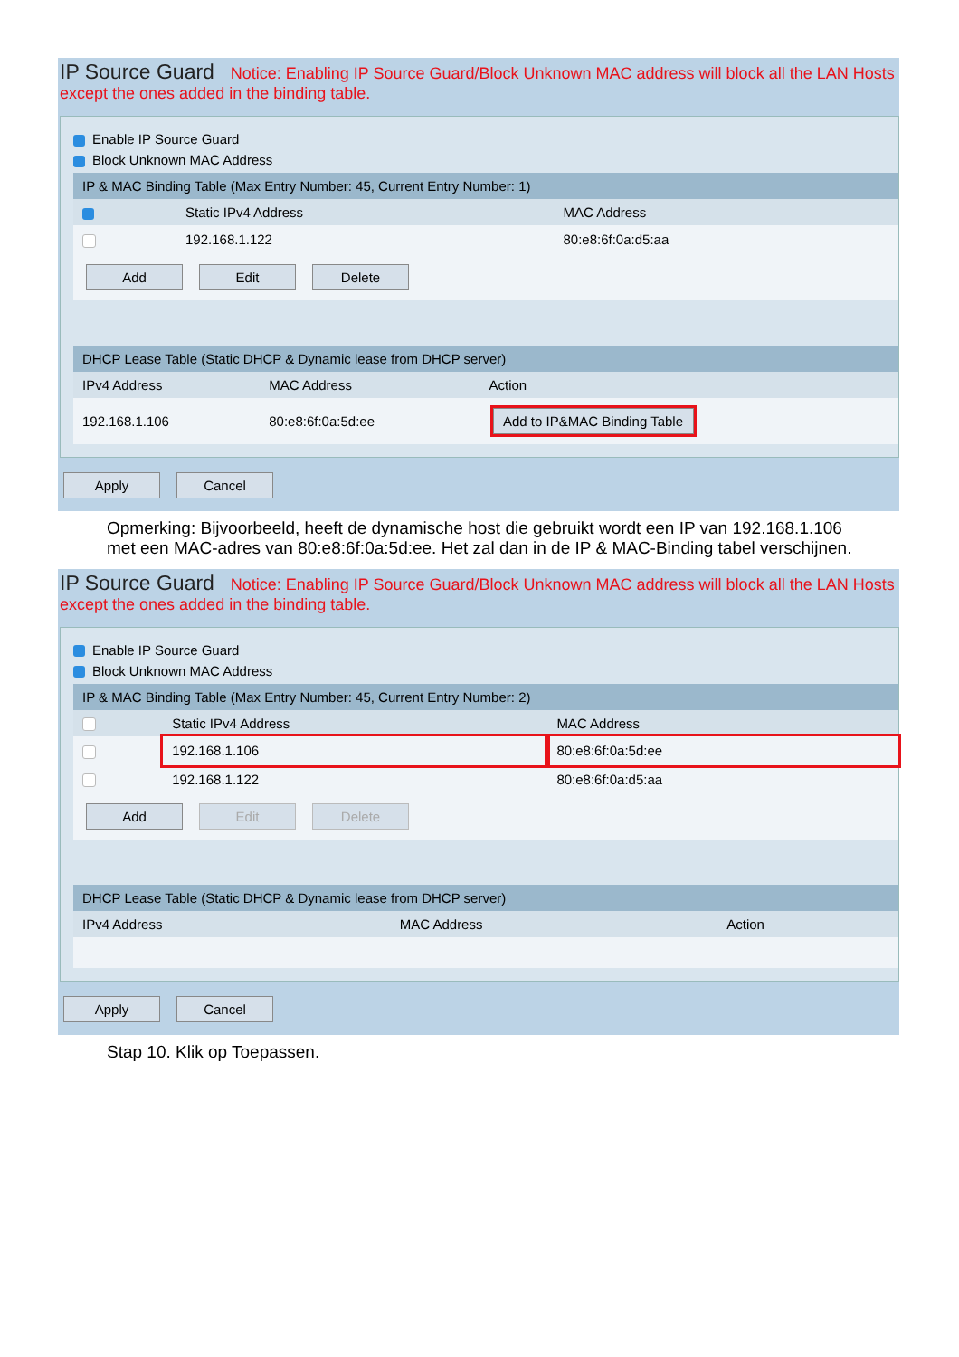IP Source Guard Notice: Enabling IP Source Guard/Block Unknown MAC address will block all the LAN Hosts except the ones added in the binding table.
Enable IP Source Guard
Block Unknown MAC Address
| IP & MAC Binding Table (Max Entry Number: 45, Current Entry Number: 1) | | |
| --- | --- | --- |
| | Static IPv4 Address | MAC Address |
| | 192.168.1.122 | 80:e8:6f:0a:d5:aa |
| Add Edit Delete | | |
| DHCP Lease Table (Static DHCP & Dynamic lease from DHCP server) | | |
| --- | --- | --- |
| IPv4 Address | MAC Address | Action |
| 192.168.1.106 | 80:e8:6f:0a:5d:ee | Add to IP&MAC Binding Table |
Apply Cancel
Opmerking: Bijvoorbeeld, heeft de dynamische host die gebruikt wordt een IP van 192.168.1.106 met een MAC-adres van 80:e8:6f:0a:5d:ee. Het zal dan in de IP & MAC-Binding tabel verschijnen.
IP Source Guard Notice: Enabling IP Source Guard/Block Unknown MAC address will block all the LAN Hosts except the ones added in the binding table.
Enable IP Source Guard
Block Unknown MAC Address
| IP & MAC Binding Table (Max Entry Number: 45, Current Entry Number: 2) | | |
| --- | --- | --- |
| | Static IPv4 Address | MAC Address |
| | 192.168.1.106 | 80:e8:6f:0a:5d:ee |
| | 192.168.1.122 | 80:e8:6f:0a:d5:aa |
| Add Edit Delete | | |
| DHCP Lease Table (Static DHCP & Dynamic lease from DHCP server) | | |
| --- | --- | --- |
| IPv4 Address | MAC Address | Action |
Apply Cancel
Stap 10. Klik op Toepassen.